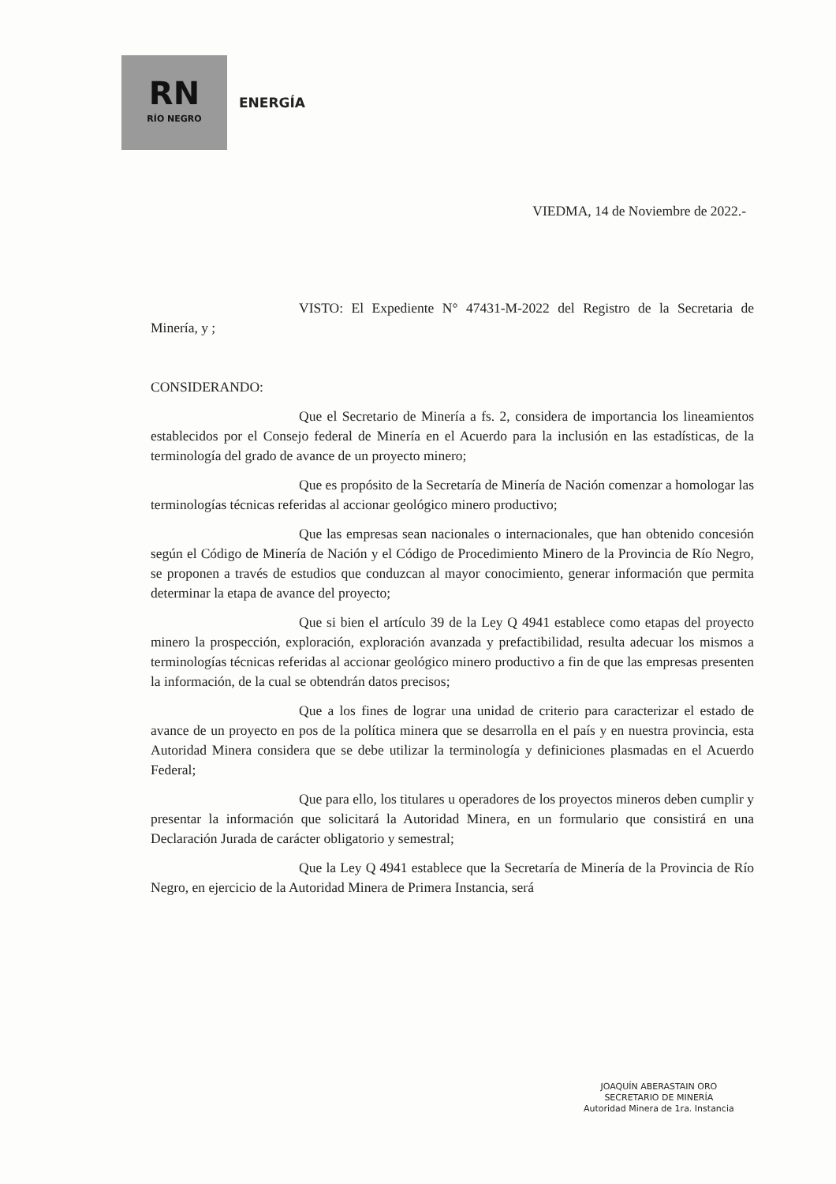RN
RÍO NEGRO
ENERGÍA
VIEDMA, 14 de Noviembre de 2022.-
VISTO: El Expediente N° 47431-M-2022 del Registro de la Secretaria de Minería, y ;
CONSIDERANDO:
Que el Secretario de Minería a fs. 2, considera de importancia los lineamientos establecidos por el Consejo federal de Minería en el Acuerdo para la inclusión en las estadísticas, de la terminología del grado de avance de un proyecto minero;
Que es propósito de la Secretaría de Minería de Nación comenzar a homologar las terminologías técnicas referidas al accionar geológico minero productivo;
Que las empresas sean nacionales o internacionales, que han obtenido concesión según el Código de Minería de Nación y el Código de Procedimiento Minero de la Provincia de Río Negro, se proponen a través de estudios que conduzcan al mayor conocimiento, generar información que permita determinar la etapa de avance del proyecto;
Que si bien el artículo 39 de la Ley Q 4941 establece como etapas del proyecto minero la prospección, exploración, exploración avanzada y prefactibilidad, resulta adecuar los mismos a terminologías técnicas referidas al accionar geológico minero productivo a fin de que las empresas presenten la información, de la cual se obtendrán datos precisos;
Que a los fines de lograr una unidad de criterio para caracterizar el estado de avance de un proyecto en pos de la política minera que se desarrolla en el país y en nuestra provincia, esta Autoridad Minera considera que se debe utilizar la terminología y definiciones plasmadas en el Acuerdo Federal;
Que para ello, los titulares u operadores de los proyectos mineros deben cumplir y presentar la información que solicitará la Autoridad Minera, en un formulario que consistirá en una Declaración Jurada de carácter obligatorio y semestral;
Que la Ley Q 4941 establece que la Secretaría de Minería de la Provincia de Río Negro, en ejercicio de la Autoridad Minera de Primera Instancia, será
JOAQUÍN ABERASTAIN ORO
SECRETARIO DE MINERÍA
Autoridad Minera de 1ra. Instancia